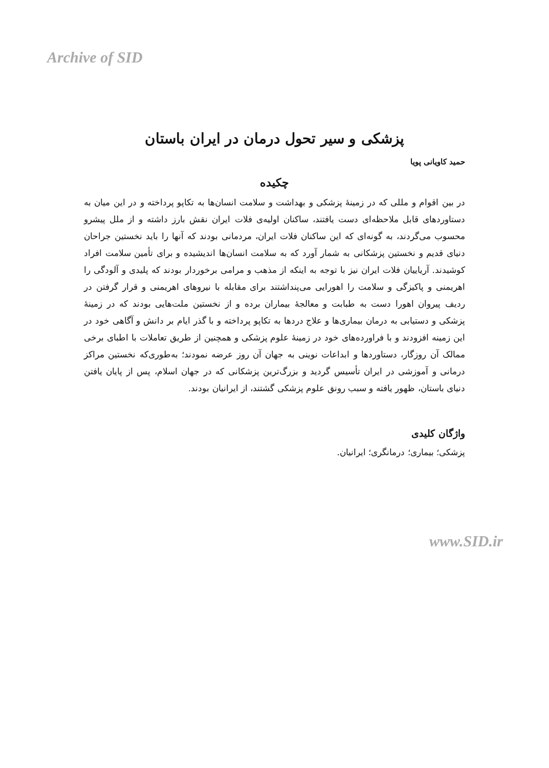Archive of SID
پزشکی و سیر تحول درمان در ایران باستان
حمید کاویانی پویا
چکیده
در بین اقوام و مللی که در زمینهٔ پزشکی و بهداشت و سلامت انسان‌ها به تکاپو پرداخته و در این میان به دستاوردهای قابل ملاحظه‌ای دست یافتند، ساکنان اولیه‌ی فلات ایران نقش بارز داشته و از ملل پیشرو محسوب می‌گردند، به گونه‌ای که این ساکنان فلات ایران، مردمانی بودند که آنها را باید نخستین جراحان دنیای قدیم و نخستین پزشکانی به شمار آورد که به سلامت انسان‌ها اندیشیده و برای تأمین سلامت افراد کوشیدند. آریاییان فلات ایران نیز با توجه به اینکه از مذهب و مرامی برخوردار بودند که پلیدی و آلودگی را اهریمنی و پاکیزگی و سلامت را اهورایی می‌پنداشتند برای مقابله با نیروهای اهریمنی و قرار گرفتن در ردیف پیروان اهورا دست به طبابت و معالجهٔ بیماران برده و از نخستین ملت‌هایی بودند که در زمینهٔ پزشکی و دستیابی به درمان بیماری‌ها و علاج دردها به تکاپو پرداخته و با گذر ایام بر دانش و آگاهی خود در این زمینه افزودند و با فراورده‌های خود در زمینهٔ علوم پزشکی و همچنین از طریق تعاملات با اطبای برخی ممالک آن روزگار، دستاوردها و ابداعات نوینی به جهان آن روز عرضه نمودند؛ به‌طوری‌که نخستین مراکز درمانی و آموزشی در ایران تأسیس گردید و بزرگ‌ترین پزشکانی که در جهان اسلام، پس از پایان یافتن دنیای باستان، ظهور یافته و سبب رونق علوم پزشکی گشتند، از ایرانیان بودند.
واژگان کلیدی
پزشکی؛ بیماری؛ درمانگری؛ ایرانیان.
www.SID.ir